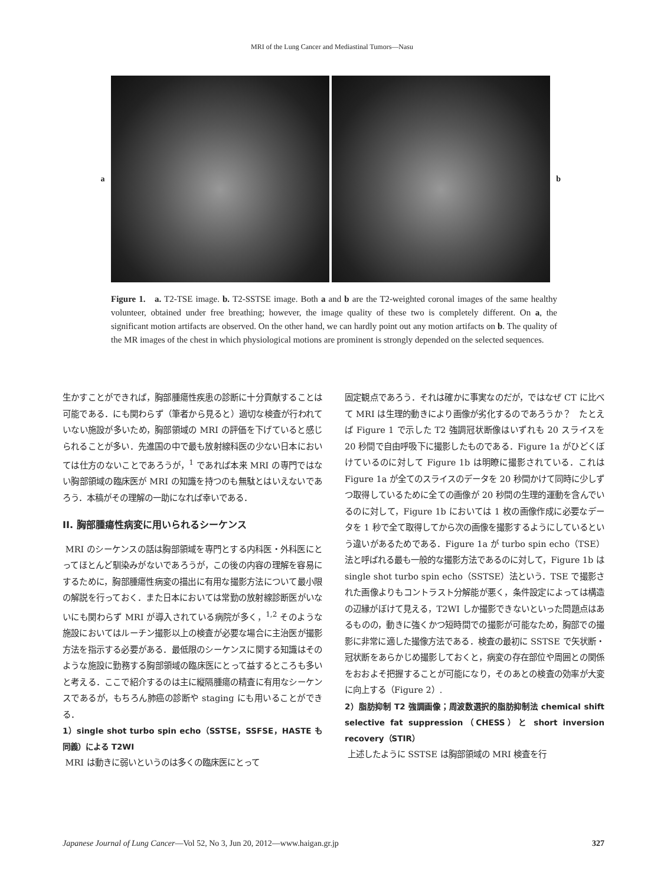MRI of the Lung Cancer and Mediastinal Tumors—Nasu
a b
Figure 1. a. T2-TSE image. b. T2-SSTSE image. Both a and b are the T2-weighted coronal images of the same healthy volunteer, obtained under free breathing; however, the image quality of these two is completely different. On a, the significant motion artifacts are observed. On the other hand, we can hardly point out any motion artifacts on b. The quality of the MR images of the chest in which physiological motions are prominent is strongly depended on the selected sequences.
生かすことができれば，胸部腫瘍性疾患の診断に十分貢献することは可能である．にも関わらず（筆者から見ると）適切な検査が行われていない施設が多いため，胸部領域の MRI の評価を下げていると感じられることが多い．先進国の中で最も放射線科医の少ない日本においては仕方のないことであろうが，<sup>1</sup> であれば本来 MRI の専門ではない胸部領域の臨床医が MRI の知識を持つのも無駄とはいえないであろう．本稿がその理解の一助になれば幸いである．
II. 胸部腫瘍性病変に用いられるシーケンス
MRI のシーケンスの話は胸部領域を専門とする内科医・外科医にとってほとんど馴染みがないであろうが，この後の内容の理解を容易にするために，胸部腫瘍性病変の描出に有用な撮影方法について最小限の解説を行っておく．また日本においては常勤の放射線診断医がいないにも関わらず MRI が導入されている病院が多く，<sup>1,2</sup> そのような施設においてはルーチン撮影以上の検査が必要な場合に主治医が撮影方法を指示する必要がある．最低限のシーケンスに関する知識はそのような施設に勤務する胸部領域の臨床医にとって益するところも多いと考える．ここで紹介するのは主に縦隔腫瘍の精査に有用なシーケンスであるが，もちろん肺癌の診断や staging にも用いることができる．
1）single shot turbo spin echo（SSTSE，SSFSE，HASTE も同義）による T2WI
MRI は動きに弱いというのは多くの臨床医にとって
固定観点であろう．それは確かに事実なのだが，ではなぜ CT に比べて MRI は生理的動きにより画像が劣化するのであろうか？　たとえば Figure 1 で示した T2 強調冠状断像はいずれも 20 スライスを 20 秒間で自由呼吸下に撮影したものである．Figure 1a がひどくぼけているのに対して Figure 1b は明瞭に撮影されている．これは Figure 1a が全てのスライスのデータを 20 秒間かけて同時に少しずつ取得しているために全ての画像が 20 秒間の生理的運動を含んでいるのに対して，Figure 1b においては 1 枚の画像作成に必要なデータを 1 秒で全て取得してから次の画像を撮影するようにしているという違いがあるためである．Figure 1a が turbo spin echo（TSE）法と呼ばれる最も一般的な撮影方法であるのに対して，Figure 1b は single shot turbo spin echo（SSTSE）法という．TSE で撮影された画像よりもコントラスト分解能が悪く，条件設定によっては構造の辺縁がぼけて見える，T2WI しか撮影できないといった問題点はあるものの，動きに強くかつ短時間での撮影が可能なため，胸部での撮影に非常に適した撮像方法である．検査の最初に SSTSE で矢状断・冠状断をあらかじめ撮影しておくと，病変の存在部位や周囲との関係をおおよそ把握することが可能になり，そのあとの検査の効率が大変に向上する（Figure 2）.
2）脂肪抑制 T2 強調画像；周波数選択的脂肪抑制法 chemical shift selective fat suppression（CHESS）と short inversion recovery（STIR）
上述したように SSTSE は胸部領域の MRI 検査を行
Japanese Journal of Lung Cancer—Vol 52, No 3, Jun 20, 2012—www.haigan.gr.jp 327